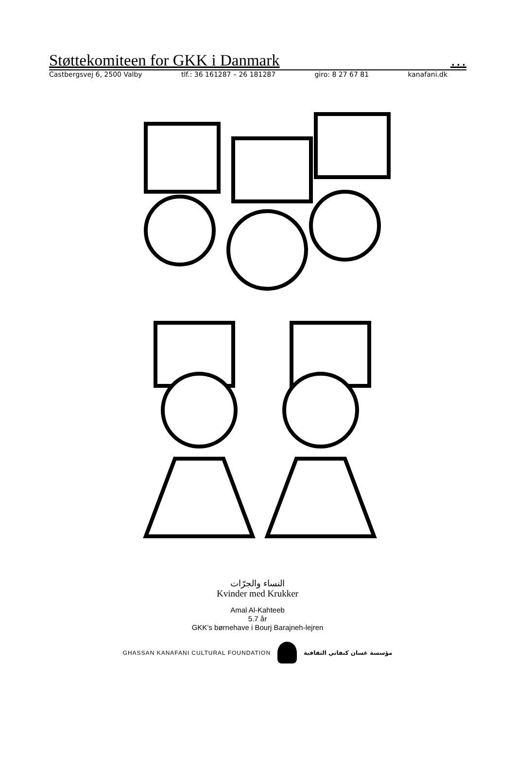Støttekomiteen for GKK i Danmark …
Castbergsvej 6, 2500 Valby tlf.: 36 161287 – 26 181287 giro: 8 27 67 81 kanafani.dk
النساء والجرّات
Kvinder med Krukker
Amal Al-Kahteeb
5.7 år
GKK’s børnehave i Bourj Barajneh-lejren
GHASSAN KANAFANI CULTURAL FOUNDATION مؤسسة غسان كنفاني الثقافية